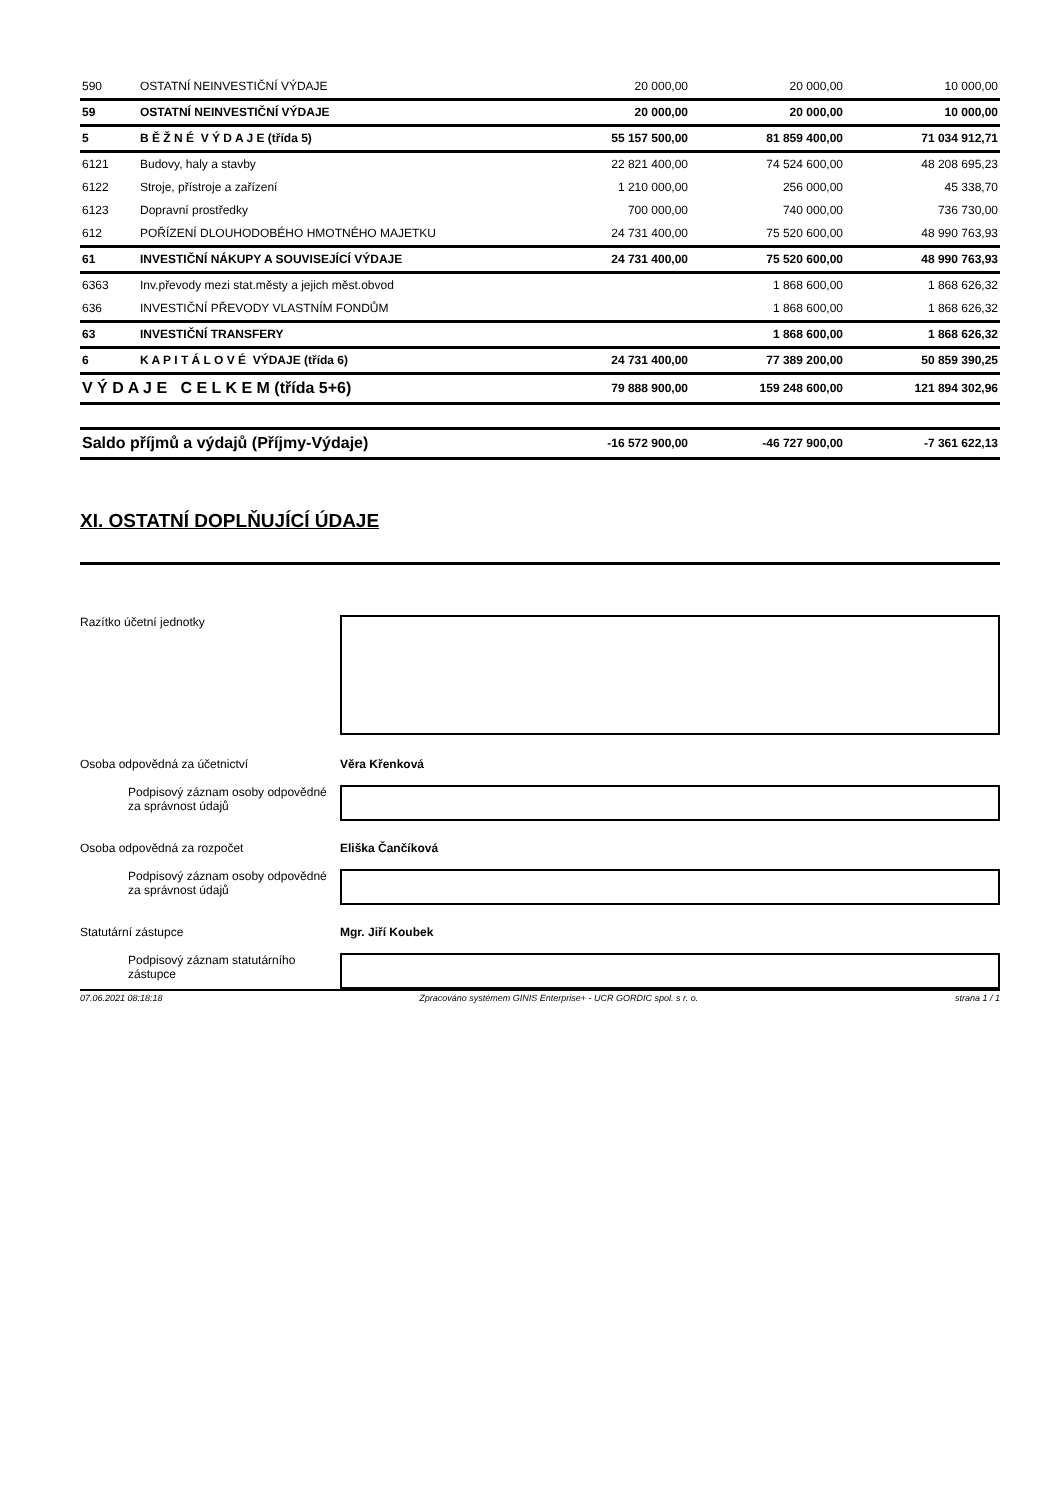| 590 | OSTATNÍ NEINVESTIČNÍ VÝDAJE | 20 000,00 | 20 000,00 | 10 000,00 |
| 59 | OSTATNÍ NEINVESTIČNÍ VÝDAJE | 20 000,00 | 20 000,00 | 10 000,00 |
| 5 | B Ě Ž N É V Ý D A J E (třída 5) | 55 157 500,00 | 81 859 400,00 | 71 034 912,71 |
| 6121 | Budovy, haly a stavby | 22 821 400,00 | 74 524 600,00 | 48 208 695,23 |
| 6122 | Stroje, přístroje a zařízení | 1 210 000,00 | 256 000,00 | 45 338,70 |
| 6123 | Dopravní prostředky | 700 000,00 | 740 000,00 | 736 730,00 |
| 612 | POŘÍZENÍ DLOUHODOBÉHO HMOTNÉHO MAJETKU | 24 731 400,00 | 75 520 600,00 | 48 990 763,93 |
| 61 | INVESTIČNÍ NÁKUPY A SOUVISEJÍCÍ VÝDAJE | 24 731 400,00 | 75 520 600,00 | 48 990 763,93 |
| 6363 | Inv.převody mezi stat.městy a jejich měst.obvod | | 1 868 600,00 | 1 868 626,32 |
| 636 | INVESTIČNÍ PŘEVODY VLASTNÍM FONDŮM | | 1 868 600,00 | 1 868 626,32 |
| 63 | INVESTIČNÍ TRANSFERY | | 1 868 600,00 | 1 868 626,32 |
| 6 | K A P I T Á L O V É VÝDAJE (třída 6) | 24 731 400,00 | 77 389 200,00 | 50 859 390,25 |
| V Ý D A J E C E L K E M (třída 5+6) | | 79 888 900,00 | 159 248 600,00 | 121 894 302,96 |
| Saldo příjmů a výdajů (Příjmy-Výdaje) | -16 572 900,00 | -46 727 900,00 | -7 361 622,13 |
XI. OSTATNÍ DOPLŇUJÍCÍ ÚDAJE
Razítko účetní jednotky
Osoba odpovědná za účetnictví Věra Křenková
Podpisový záznam osoby odpovědné za správnost údajů
Osoba odpovědná za rozpočet Eliška Čančíková
Podpisový záznam osoby odpovědné za správnost údajů
Statutární zástupce Mgr. Jiří Koubek
Podpisový záznam statutárního zástupce
07.06.2021 08:18:18 Zpracováno systémem GINIS Enterprise+ - UCR GORDIC spol. s r. o. strana 1 / 1